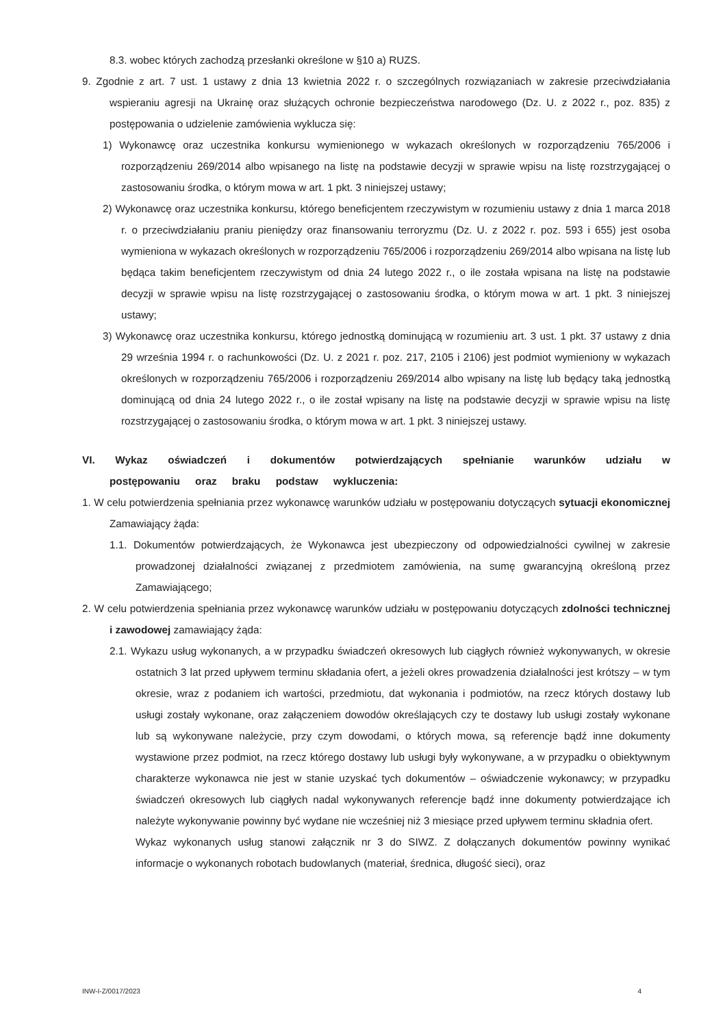8.3. wobec których zachodzą przesłanki określone w §10 a) RUZS.
9. Zgodnie z art. 7 ust. 1 ustawy z dnia 13 kwietnia 2022 r. o szczególnych rozwiązaniach w zakresie przeciwdziałania wspieraniu agresji na Ukrainę oraz służących ochronie bezpieczeństwa narodowego (Dz. U. z 2022 r., poz. 835) z postępowania o udzielenie zamówienia wyklucza się:
1) Wykonawcę oraz uczestnika konkursu wymienionego w wykazach określonych w rozporządzeniu 765/2006 i rozporządzeniu 269/2014 albo wpisanego na listę na podstawie decyzji w sprawie wpisu na listę rozstrzygającej o zastosowaniu środka, o którym mowa w art. 1 pkt. 3 niniejszej ustawy;
2) Wykonawcę oraz uczestnika konkursu, którego beneficjentem rzeczywistym w rozumieniu ustawy z dnia 1 marca 2018 r. o przeciwdziałaniu praniu pieniędzy oraz finansowaniu terroryzmu (Dz. U. z 2022 r. poz. 593 i 655) jest osoba wymieniona w wykazach określonych w rozporządzeniu 765/2006 i rozporządzeniu 269/2014 albo wpisana na listę lub będąca takim beneficjentem rzeczywistym od dnia 24 lutego 2022 r., o ile została wpisana na listę na podstawie decyzji w sprawie wpisu na listę rozstrzygającej o zastosowaniu środka, o którym mowa w art. 1 pkt. 3 niniejszej ustawy;
3) Wykonawcę oraz uczestnika konkursu, którego jednostką dominującą w rozumieniu art. 3 ust. 1 pkt. 37 ustawy z dnia 29 września 1994 r. o rachunkowości (Dz. U. z 2021 r. poz. 217, 2105 i 2106) jest podmiot wymieniony w wykazach określonych w rozporządzeniu 765/2006 i rozporządzeniu 269/2014 albo wpisany na listę lub będący taką jednostką dominującą od dnia 24 lutego 2022 r., o ile został wpisany na listę na podstawie decyzji w sprawie wpisu na listę rozstrzygającej o zastosowaniu środka, o którym mowa w art. 1 pkt. 3 niniejszej ustawy.
VI. Wykaz oświadczeń i dokumentów potwierdzających spełnianie warunków udziału w postępowaniu oraz braku podstaw wykluczenia:
1. W celu potwierdzenia spełniania przez wykonawcę warunków udziału w postępowaniu dotyczących sytuacji ekonomicznej Zamawiający żąda:
1.1. Dokumentów potwierdzających, że Wykonawca jest ubezpieczony od odpowiedzialności cywilnej w zakresie prowadzonej działalności związanej z przedmiotem zamówienia, na sumę gwarancyjną określoną przez Zamawiającego;
2. W celu potwierdzenia spełniania przez wykonawcę warunków udziału w postępowaniu dotyczących zdolności technicznej i zawodowej zamawiający żąda:
2.1. Wykazu usług wykonanych, a w przypadku świadczeń okresowych lub ciągłych również wykonywanych, w okresie ostatnich 3 lat przed upływem terminu składania ofert, a jeżeli okres prowadzenia działalności jest krótszy – w tym okresie, wraz z podaniem ich wartości, przedmiotu, dat wykonania i podmiotów, na rzecz których dostawy lub usługi zostały wykonane, oraz załączeniem dowodów określających czy te dostawy lub usługi zostały wykonane lub są wykonywane należycie, przy czym dowodami, o których mowa, są referencje bądź inne dokumenty wystawione przez podmiot, na rzecz którego dostawy lub usługi były wykonywane, a w przypadku o obiektywnym charakterze wykonawca nie jest w stanie uzyskać tych dokumentów – oświadczenie wykonawcy; w przypadku świadczeń okresowych lub ciągłych nadal wykonywanych referencje bądź inne dokumenty potwierdzające ich należyte wykonywanie powinny być wydane nie wcześniej niż 3 miesiące przed upływem terminu składnia ofert.
Wykaz wykonanych usług stanowi załącznik nr 3 do SIWZ. Z dołączanych dokumentów powinny wynikać informacje o wykonanych robotach budowlanych (materiał, średnica, długość sieci), oraz
INW-I-Z/0017/2023 4